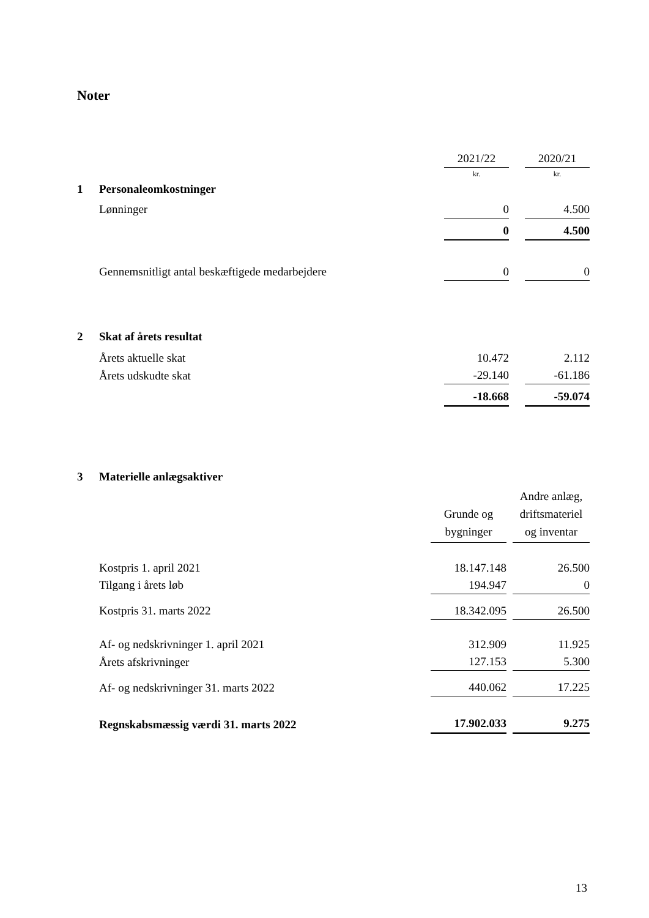Noter
| | | 2021/22 | | 2020/21 |
| | | kr. | | kr. |
| 1 | Personaleomkostninger | | | |
| | Lønninger | 0 | | 4.500 |
| | | 0 | | 4.500 |
| | Gennemsnitligt antal beskæftigede medarbejdere | 0 | | 0 |
| 2 | Skat af årets resultat | | | |
| | Årets aktuelle skat | 10.472 | | 2.112 |
| | Årets udskudte skat | -29.140 | | -61.186 |
| | | -18.668 | | -59.074 |
| 3 | Materielle anlægsaktiver | | | |
| | | Grunde og bygninger | | Andre anlæg, driftsmateriel og inventar |
| | Kostpris 1. april 2021 | 18.147.148 | | 26.500 |
| | Tilgang i årets løb | 194.947 | | 0 |
| | Kostpris 31. marts 2022 | 18.342.095 | | 26.500 |
| | Af- og nedskrivninger 1. april 2021 | 312.909 | | 11.925 |
| | Årets afskrivninger | 127.153 | | 5.300 |
| | Af- og nedskrivninger 31. marts 2022 | 440.062 | | 17.225 |
| | Regnskabsmæssig værdi 31. marts 2022 | 17.902.033 | | 9.275 |
13